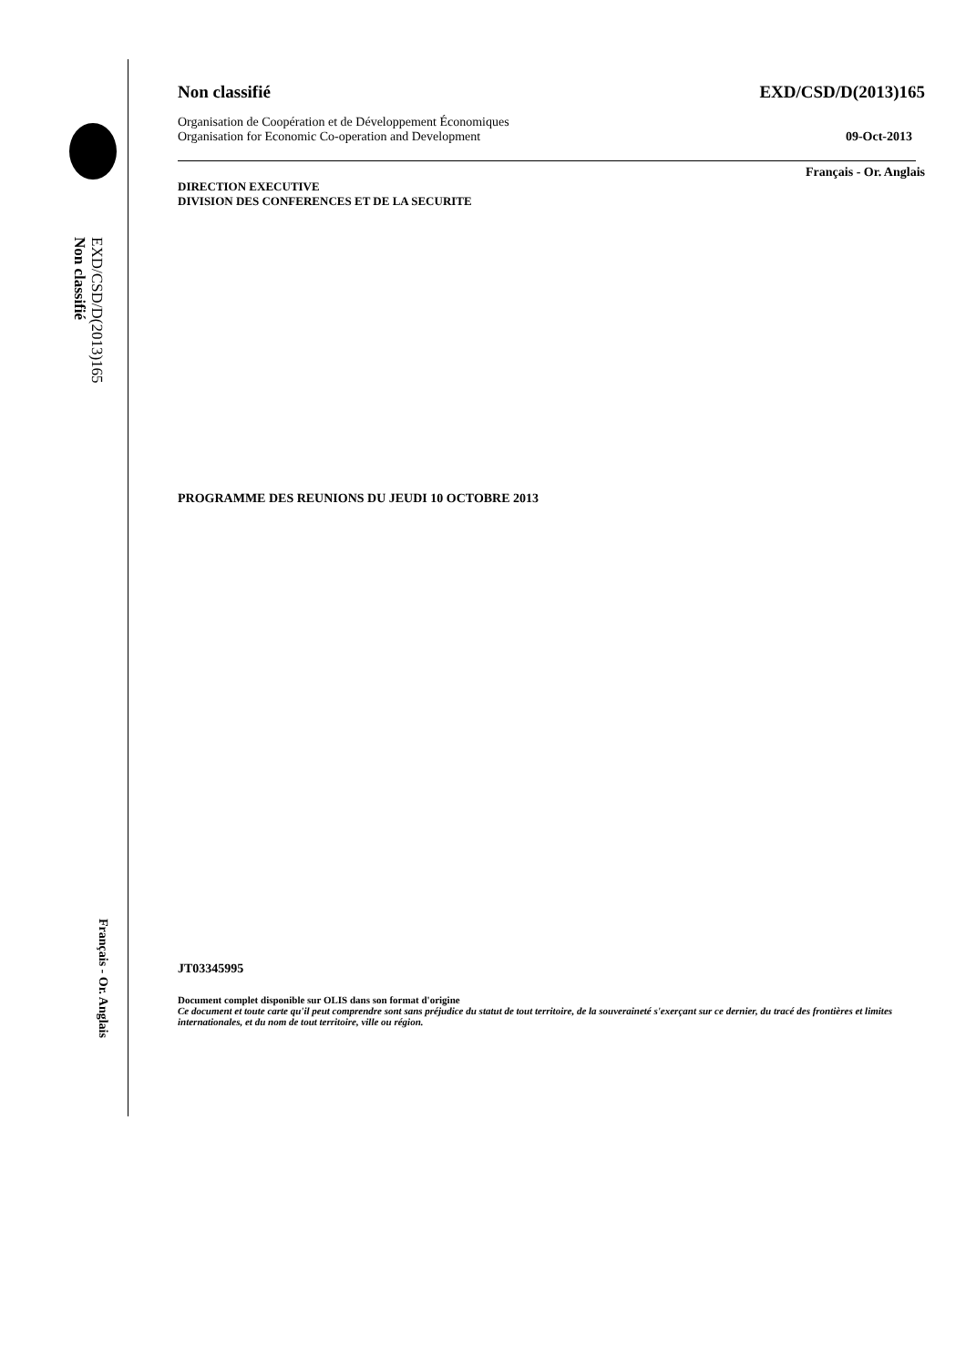EXD/CSD/D(2013)165
Non classifié
Français - Or. Anglais
Non classifié EXD/CSD/D(2013)165
Organisation de Coopération et de Développement Économiques
Organisation for Economic Co-operation and Development 09-Oct-2013
Français - Or. Anglais
DIRECTION EXECUTIVE
DIVISION DES CONFERENCES ET DE LA SECURITE
PROGRAMME DES REUNIONS DU JEUDI 10 OCTOBRE 2013
JT03345995
Document complet disponible sur OLIS dans son format d'origine
Ce document et toute carte qu'il peut comprendre sont sans préjudice du statut de tout territoire, de la souveraineté s'exerçant sur ce dernier, du tracé des frontières et limites internationales, et du nom de tout territoire, ville ou région.